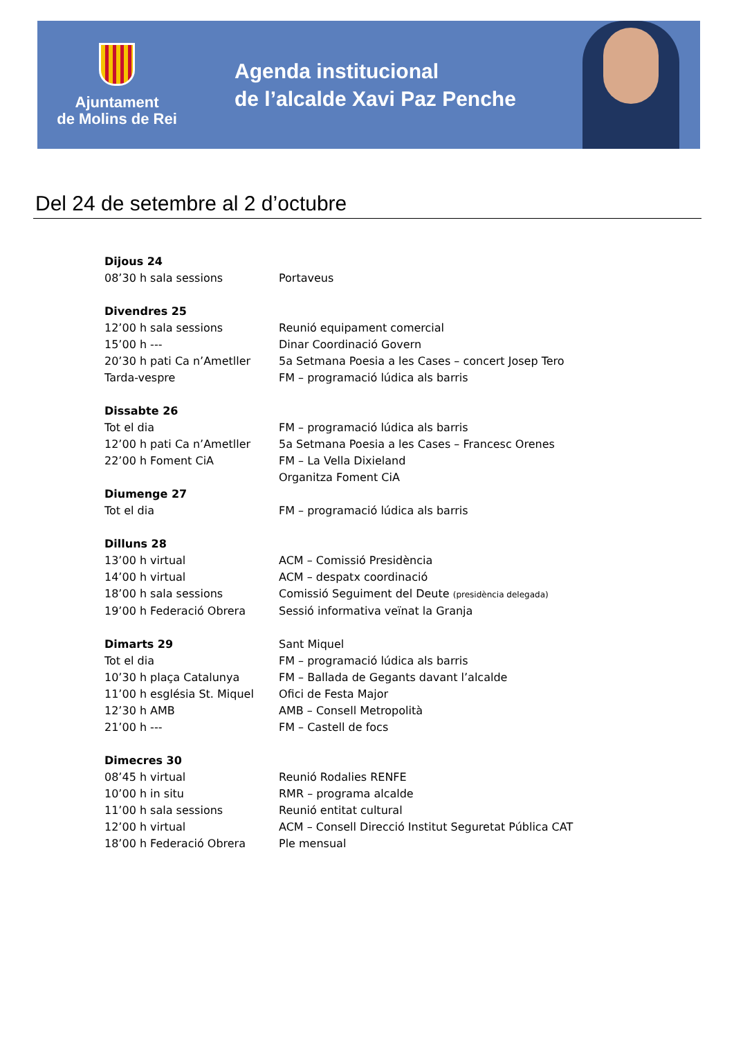Ajuntament
de Molins de Rei
Agenda institucional
de l’alcalde Xavi Paz Penche
Del 24 de setembre al 2 d’octubre
Dijous 24
08’30 h sala sessions Portaveus
Divendres 25
12’00 h sala sessions Reunió equipament comercial
15’00 h --- Dinar Coordinació Govern
20’30 h pati Ca n’Ametller 5a Setmana Poesia a les Cases – concert Josep Tero
Tarda-vespre FM – programació lúdica als barris
Dissabte 26
Tot el dia FM – programació lúdica als barris
12’00 h pati Ca n’Ametller 5a Setmana Poesia a les Cases – Francesc Orenes
22’00 h Foment CiA FM – La Vella Dixieland
Organitza Foment CiA
Diumenge 27
Tot el dia FM – programació lúdica als barris
Dilluns 28
13’00 h virtual ACM – Comissió Presidència
14’00 h virtual ACM – despatx coordinació
18’00 h sala sessions Comissió Seguiment del Deute (presidència delegada)
19’00 h Federació Obrera Sessió informativa veïnat la Granja
Dimarts 29 Sant Miquel
Tot el dia FM – programació lúdica als barris
10’30 h plaça Catalunya FM – Ballada de Gegants davant l’alcalde
11’00 h església St. Miquel Ofici de Festa Major
12’30 h AMB AMB – Consell Metropolità
21’00 h --- FM – Castell de focs
Dimecres 30
08’45 h virtual Reunió Rodalies RENFE
10’00 h in situ RMR – programa alcalde
11’00 h sala sessions Reunió entitat cultural
12’00 h virtual ACM – Consell Direcció Institut Seguretat Pública CAT
18’00 h Federació Obrera Ple mensual